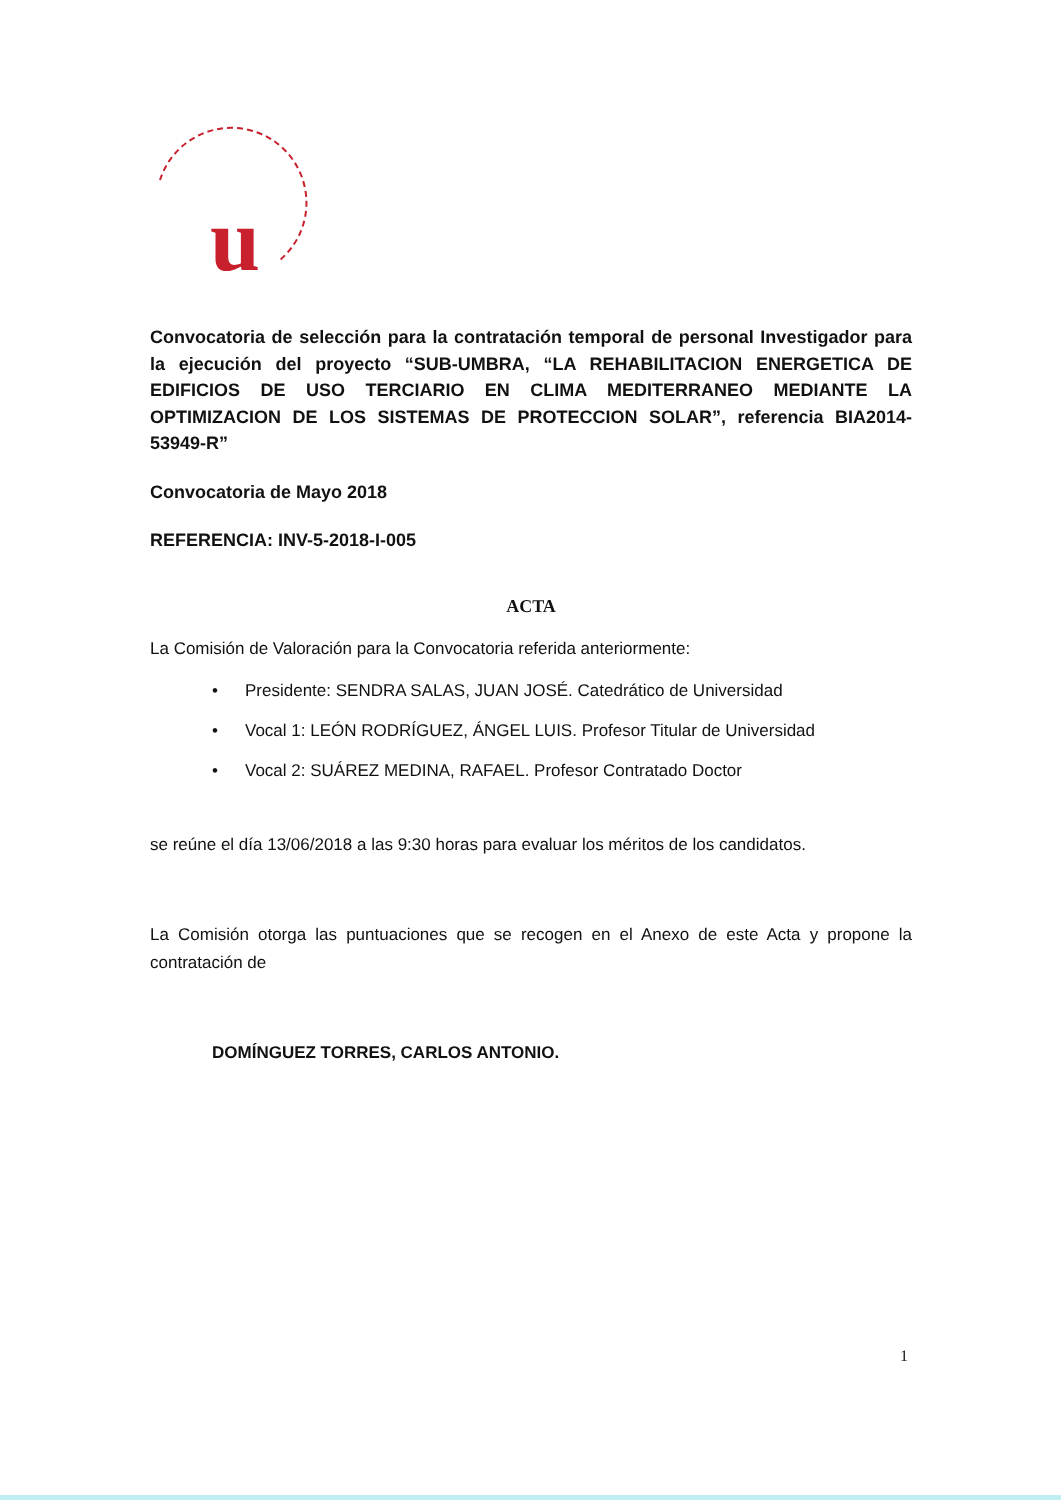u
Convocatoria de selección para la contratación temporal de personal Investigador para la ejecución del proyecto “SUB-UMBRA, “LA REHABILITACION ENERGETICA DE EDIFICIOS DE USO TERCIARIO EN CLIMA MEDITERRANEO MEDIANTE LA OPTIMIZACION DE LOS SISTEMAS DE PROTECCION SOLAR”, referencia BIA2014-53949-R”
Convocatoria de Mayo 2018
REFERENCIA: INV-5-2018-I-005
ACTA
La Comisión de Valoración para la Convocatoria referida anteriormente:
• Presidente: SENDRA SALAS, JUAN JOSÉ. Catedrático de Universidad
• Vocal 1: LEÓN RODRÍGUEZ, ÁNGEL LUIS. Profesor Titular de Universidad
• Vocal 2: SUÁREZ MEDINA, RAFAEL. Profesor Contratado Doctor
se reúne el día 13/06/2018 a las 9:30 horas para evaluar los méritos de los candidatos.
La Comisión otorga las puntuaciones que se recogen en el Anexo de este Acta y propone la contratación de
DOMÍNGUEZ TORRES, CARLOS ANTONIO.
1